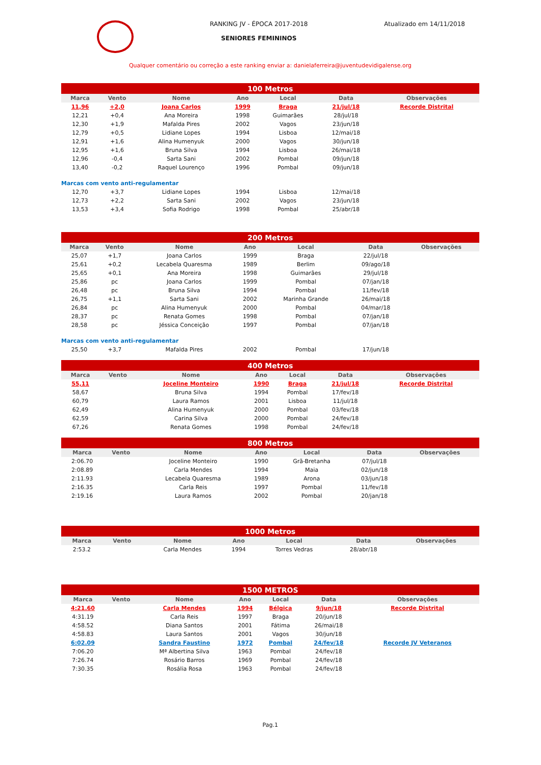RANKING JV - ÉPOCA 2017-2018
SENIORES FEMININOS
Atualizado em 14/11/2018
Qualquer comentário ou correção a este ranking enviar a: danielaferreira@juventudevidigalense.org
| 100 Metros | | | | | | |
| --- | --- | --- | --- | --- | --- | --- |
| Marca | Vento | Nome | Ano | Local | Data | Observações |
| 11,96 | +2,0 | Joana Carlos | 1999 | Braga | 21/jul/18 | Recorde Distrital |
| 12,21 | +0,4 | Ana Moreira | 1998 | Guimarães | 28/jul/18 | |
| 12,30 | +1,9 | Mafalda Pires | 2002 | Vagos | 23/jun/18 | |
| 12,79 | +0,5 | Lidiane Lopes | 1994 | Lisboa | 12/mai/18 | |
| 12,91 | +1,6 | Alina Humenyuk | 2000 | Vagos | 30/jun/18 | |
| 12,95 | +1,6 | Bruna Silva | 1994 | Lisboa | 26/mai/18 | |
| 12,96 | -0,4 | Sarta Sani | 2002 | Pombal | 09/jun/18 | |
| 13,40 | -0,2 | Raquel Lourenço | 1996 | Pombal | 09/jun/18 | |
| Marcas com vento anti-regulamentar | | | | | | |
| 12,70 | +3,7 | Lidiane Lopes | 1994 | Lisboa | 12/mai/18 | |
| 12,73 | +2,2 | Sarta Sani | 2002 | Vagos | 23/jun/18 | |
| 13,53 | +3,4 | Sofia Rodrigo | 1998 | Pombal | 25/abr/18 | |
| 200 Metros | | | | | | |
| --- | --- | --- | --- | --- | --- | --- |
| Marca | Vento | Nome | Ano | Local | Data | Observações |
| 25,07 | +1,7 | Joana Carlos | 1999 | Braga | 22/jul/18 | |
| 25,61 | +0,2 | Lecabela Quaresma | 1989 | Berlim | 09/ago/18 | |
| 25,65 | +0,1 | Ana Moreira | 1998 | Guimarães | 29/jul/18 | |
| 25,86 | pc | Joana Carlos | 1999 | Pombal | 07/jan/18 | |
| 26,48 | pc | Bruna Silva | 1994 | Pombal | 11/fev/18 | |
| 26,75 | +1,1 | Sarta Sani | 2002 | Marinha Grande | 26/mai/18 | |
| 26,84 | pc | Alina Humenyuk | 2000 | Pombal | 04/mar/18 | |
| 28,37 | pc | Renata Gomes | 1998 | Pombal | 07/jan/18 | |
| 28,58 | pc | Jéssica Conceição | 1997 | Pombal | 07/jan/18 | |
| Marcas com vento anti-regulamentar | | | | | | |
| 25,50 | +3,7 | Mafalda Pires | 2002 | Pombal | 17/jun/18 | |
| 400 Metros | | | | | | |
| --- | --- | --- | --- | --- | --- | --- |
| Marca | Vento | Nome | Ano | Local | Data | Observações |
| 55,11 | | Joceline Monteiro | 1990 | Braga | 21/jul/18 | Recorde Distrital |
| 58,67 | | Bruna Silva | 1994 | Pombal | 17/fev/18 | |
| 60,79 | | Laura Ramos | 2001 | Lisboa | 11/jul/18 | |
| 62,49 | | Alina Humenyuk | 2000 | Pombal | 03/fev/18 | |
| 62,59 | | Carina Silva | 2000 | Pombal | 24/fev/18 | |
| 67,26 | | Renata Gomes | 1998 | Pombal | 24/fev/18 | |
| 800 Metros | | | | | | |
| --- | --- | --- | --- | --- | --- | --- |
| Marca | Vento | Nome | Ano | Local | Data | Observações |
| 2:06.70 | | Joceline Monteiro | 1990 | Grã-Bretanha | 07/jul/18 | |
| 2:08.89 | | Carla Mendes | 1994 | Maia | 02/jun/18 | |
| 2:11.93 | | Lecabela Quaresma | 1989 | Arona | 03/jun/18 | |
| 2:16.35 | | Carla Reis | 1997 | Pombal | 11/fev/18 | |
| 2:19.16 | | Laura Ramos | 2002 | Pombal | 20/jan/18 | |
| 1000 Metros | | | | | | |
| --- | --- | --- | --- | --- | --- | --- |
| Marca | Vento | Nome | Ano | Local | Data | Observações |
| 2:53.2 | | Carla Mendes | 1994 | Torres Vedras | 28/abr/18 | |
| 1500 METROS | | | | | | |
| --- | --- | --- | --- | --- | --- | --- |
| Marca | Vento | Nome | Ano | Local | Data | Observações |
| 4:21.60 | | Carla Mendes | 1994 | Bélgica | 9/jun/18 | Recorde Distrital |
| 4:31.19 | | Carla Reis | 1997 | Braga | 20/jun/18 | |
| 4:58.52 | | Diana Santos | 2001 | Fátima | 26/mai/18 | |
| 4:58.83 | | Laura Santos | 2001 | Vagos | 30/jun/18 | |
| 6:02.09 | | Sandra Faustino | 1972 | Pombal | 24/fev/18 | Recorde JV Veteranos |
| 7:06.20 | | Mª Albertina Silva | 1963 | Pombal | 24/fev/18 | |
| 7:26.74 | | Rosário Barros | 1969 | Pombal | 24/fev/18 | |
| 7:30.35 | | Rosália Rosa | 1963 | Pombal | 24/fev/18 | |
Pag.1